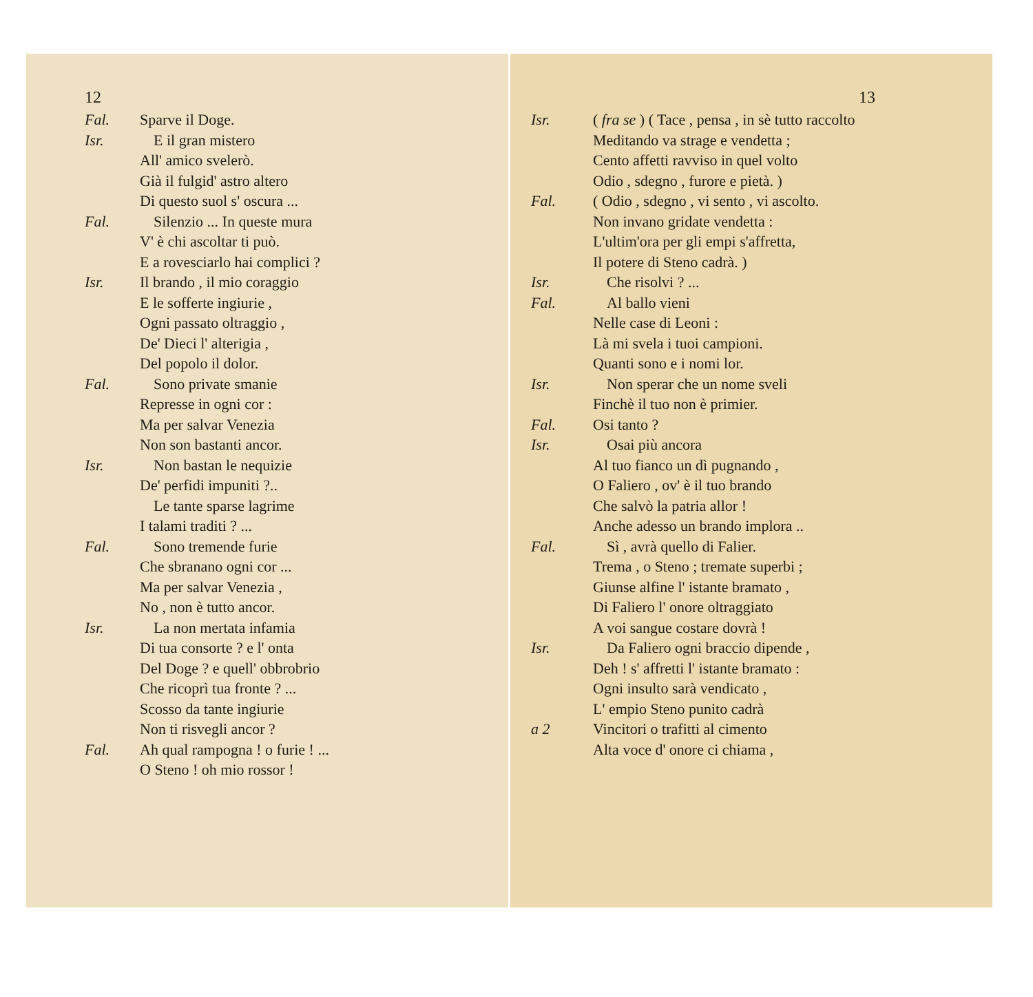12
Fal. Sparve il Doge.
Isr. E il gran mistero
All' amico svelerò.
Già il fulgid' astro altero
Di questo suol s' oscura ...
Fal. Silenzio ... In queste mura
V' è chi ascoltar ti può.
E a rovesciarlo hai complici ?
Isr. Il brando , il mio coraggio
E le sofferte ingiurie ,
Ogni passato oltraggio ,
De' Dieci l' alterigia ,
Del popolo il dolor.
Fal. Sono private smanie
Represse in ogni cor :
Ma per salvar Venezia
Non son bastanti ancor.
Isr. Non bastan le nequizie
De' perfidi impuniti ?..
Le tante sparse lagrime
I talami traditi ? ...
Fal. Sono tremende furie
Che sbranano ogni cor ...
Ma per salvar Venezia ,
No , non è tutto ancor.
Isr. La non mertata infamia
Di tua consorte ? e l' onta
Del Doge ? e quell' obbrobrio
Che ricoprì tua fronte ? ...
Scosso da tante ingiurie
Non ti risvegli ancor ?
Fal. Ah qual rampogna ! o furie ! ...
O Steno ! oh mio rossor !
13
Isr. ( fra se ) ( Tace , pensa , in sè tutto raccolto
Meditando va strage e vendetta ;
Cento affetti ravviso in quel volto
Odio , sdegno , furore e pietà. )
Fal. ( Odio , sdegno , vi sento , vi ascolto.
Non invano gridate vendetta :
L'ultim'ora per gli empi s'affretta,
Il potere di Steno cadrà. )
Isr. Che risolvi ? ...
Fal. Al ballo vieni
Nelle case di Leoni :
Là mi svela i tuoi campioni.
Quanti sono e i nomi lor.
Isr. Non sperar che un nome sveli
Finchè il tuo non è primier.
Fal. Osi tanto ?
Isr. Osai più ancora
Al tuo fianco un dì pugnando ,
O Faliero , ov' è il tuo brando
Che salvò la patria allor !
Anche adesso un brando implora ..
Fal. Sì , avrà quello di Falier.
Trema , o Steno ; tremate superbi ;
Giunse alfine l' istante bramato ,
Di Faliero l' onore oltraggiato
A voi sangue costare dovrà !
Isr. Da Faliero ogni braccio dipende ,
Deh ! s' affretti l' istante bramato :
Ogni insulto sarà vendicato ,
L' empio Steno punito cadrà
a 2 Vincitori o trafitti al cimento
Alta voce d' onore ci chiama ,